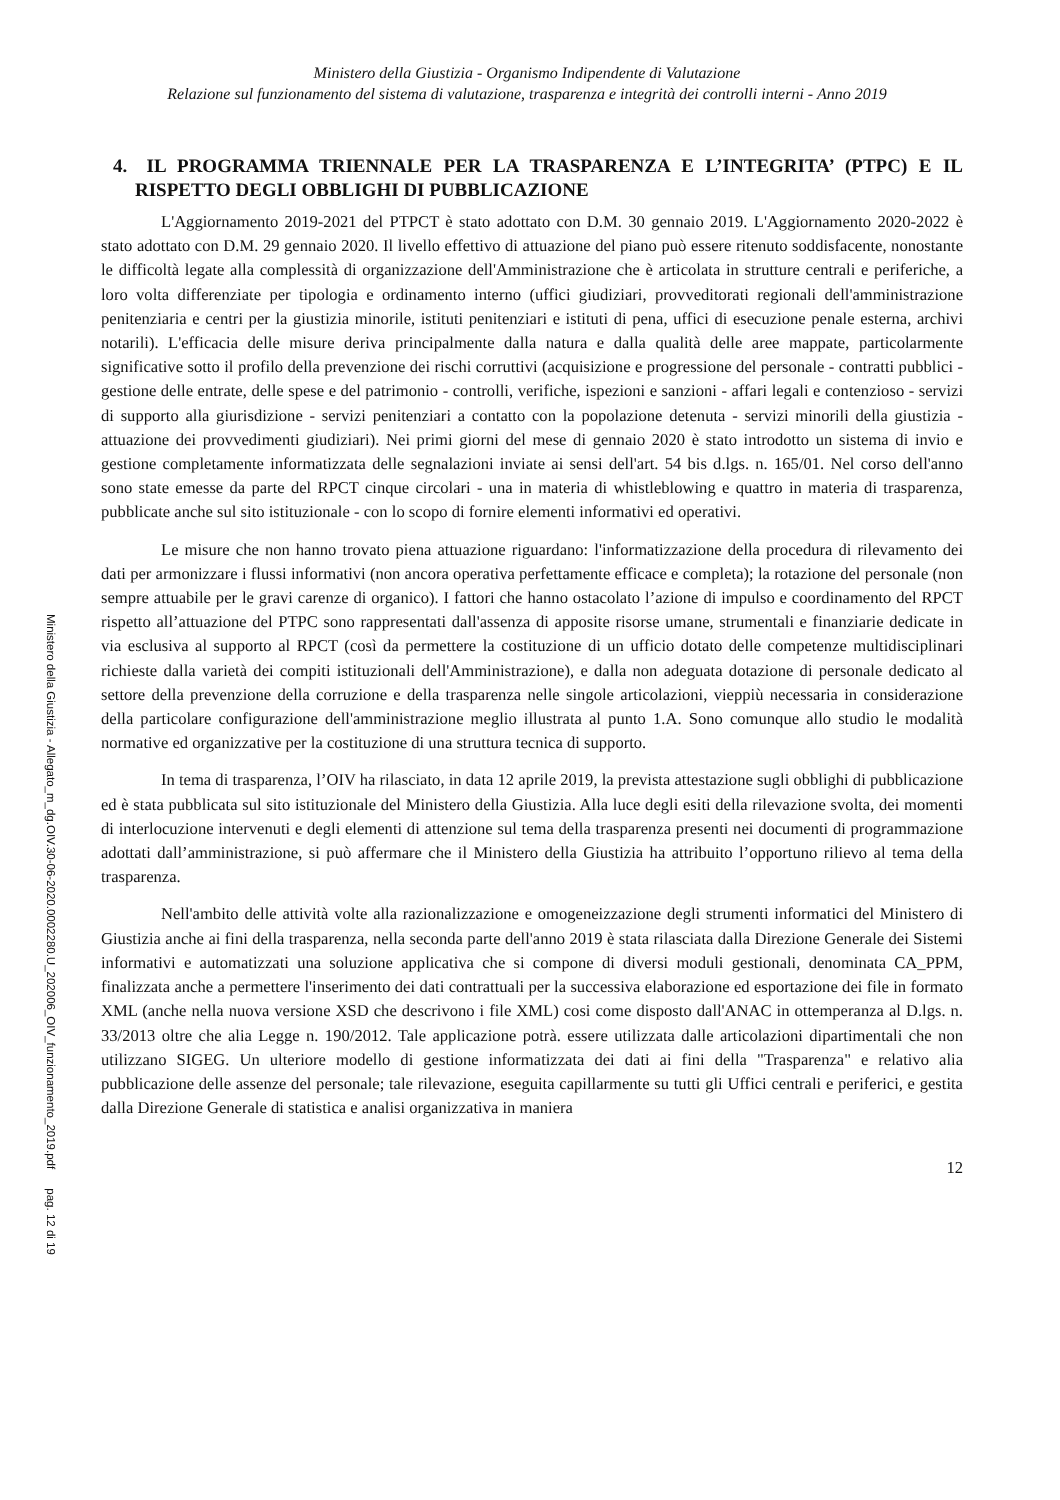Ministero della Giustizia - Organismo Indipendente di Valutazione
Relazione sul funzionamento del sistema di valutazione, trasparenza e integrità dei controlli interni - Anno 2019
4. IL PROGRAMMA TRIENNALE PER LA TRASPARENZA E L’INTEGRITA’ (PTPC) E IL RISPETTO DEGLI OBBLIGHI DI PUBBLICAZIONE
L'Aggiornamento 2019-2021 del PTPCT è stato adottato con D.M. 30 gennaio 2019. L'Aggiornamento 2020-2022 è stato adottato con D.M. 29 gennaio 2020. Il livello effettivo di attuazione del piano può essere ritenuto soddisfacente, nonostante le difficoltà legate alla complessità di organizzazione dell'Amministrazione che è articolata in strutture centrali e periferiche, a loro volta differenziate per tipologia e ordinamento interno (uffici giudiziari, provveditorati regionali dell'amministrazione penitenziaria e centri per la giustizia minorile, istituti penitenziari e istituti di pena, uffici di esecuzione penale esterna, archivi notarili). L'efficacia delle misure deriva principalmente dalla natura e dalla qualità delle aree mappate, particolarmente significative sotto il profilo della prevenzione dei rischi corruttivi (acquisizione e progressione del personale - contratti pubblici - gestione delle entrate, delle spese e del patrimonio - controlli, verifiche, ispezioni e sanzioni - affari legali e contenzioso - servizi di supporto alla giurisdizione - servizi penitenziari a contatto con la popolazione detenuta - servizi minorili della giustizia - attuazione dei provvedimenti giudiziari). Nei primi giorni del mese di gennaio 2020 è stato introdotto un sistema di invio e gestione completamente informatizzata delle segnalazioni inviate ai sensi dell'art. 54 bis d.lgs. n. 165/01. Nel corso dell'anno sono state emesse da parte del RPCT cinque circolari - una in materia di whistleblowing e quattro in materia di trasparenza, pubblicate anche sul sito istituzionale - con lo scopo di fornire elementi informativi ed operativi.
Le misure che non hanno trovato piena attuazione riguardano: l'informatizzazione della procedura di rilevamento dei dati per armonizzare i flussi informativi (non ancora operativa perfettamente efficace e completa); la rotazione del personale (non sempre attuabile per le gravi carenze di organico). I fattori che hanno ostacolato l’azione di impulso e coordinamento del RPCT rispetto all’attuazione del PTPC sono rappresentati dall'assenza di apposite risorse umane, strumentali e finanziarie dedicate in via esclusiva al supporto al RPCT (così da permettere la costituzione di un ufficio dotato delle competenze multidisciplinari richieste dalla varietà dei compiti istituzionali dell'Amministrazione), e dalla non adeguata dotazione di personale dedicato al settore della prevenzione della corruzione e della trasparenza nelle singole articolazioni, vieppiù necessaria in considerazione della particolare configurazione dell'amministrazione meglio illustrata al punto 1.A. Sono comunque allo studio le modalità normative ed organizzative per la costituzione di una struttura tecnica di supporto.
In tema di trasparenza, l’OIV ha rilasciato, in data 12 aprile 2019, la prevista attestazione sugli obblighi di pubblicazione ed è stata pubblicata sul sito istituzionale del Ministero della Giustizia. Alla luce degli esiti della rilevazione svolta, dei momenti di interlocuzione intervenuti e degli elementi di attenzione sul tema della trasparenza presenti nei documenti di programmazione adottati dall’amministrazione, si può affermare che il Ministero della Giustizia ha attribuito l’opportuno rilievo al tema della trasparenza.
Nell'ambito delle attività volte alla razionalizzazione e omogeneizzazione degli strumenti informatici del Ministero di Giustizia anche ai fini della trasparenza, nella seconda parte dell'anno 2019 è stata rilasciata dalla Direzione Generale dei Sistemi informativi e automatizzati una soluzione applicativa che si compone di diversi moduli gestionali, denominata CA_PPM, finalizzata anche a permettere l'inserimento dei dati contrattuali per la successiva elaborazione ed esportazione dei file in formato XML (anche nella nuova versione XSD che descrivono i file XML) cosi come disposto dall'ANAC in ottemperanza al D.lgs. n. 33/2013 oltre che alia Legge n. 190/2012. Tale applicazione potrà. essere utilizzata dalle articolazioni dipartimentali che non utilizzano SIGEG. Un ulteriore modello di gestione informatizzata dei dati ai fini della "Trasparenza" e relativo alia pubblicazione delle assenze del personale; tale rilevazione, eseguita capillarmente su tutti gli Uffici centrali e periferici, e gestita dalla Direzione Generale di statistica e analisi organizzativa in maniera
12
Ministero della Giustizia - Allegato_m_dg.OIV.30-06-2020.0002280.U_202006_OIV_funzionamento_2019.pdf pag. 12 di 19